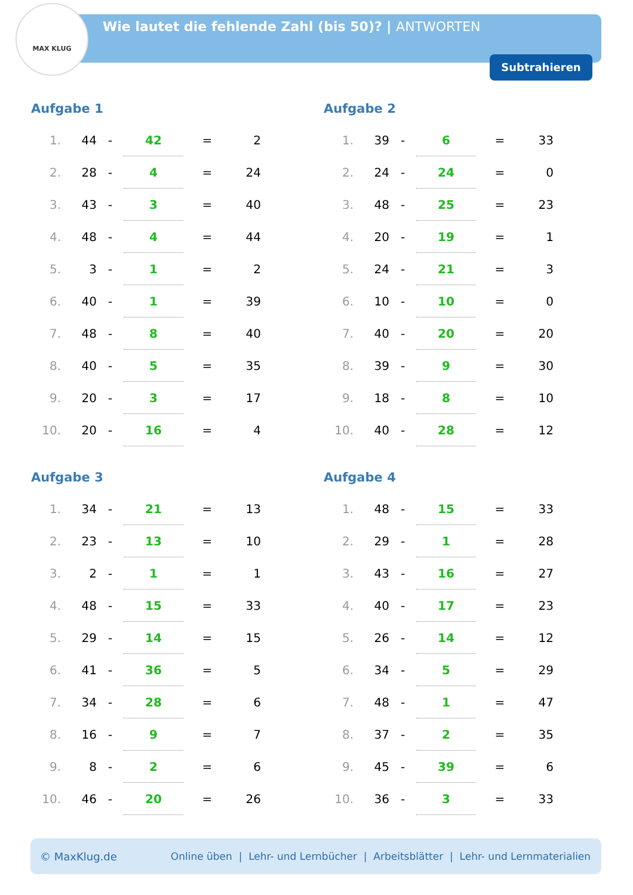MAX KLUG
Wie lautet die fehlende Zahl (bis 50)? | ANTWORTEN
Subtrahieren
Aufgabe 1
| 1. | 44 | - | 42 | = | 2 |
| 2. | 28 | - | 4 | = | 24 |
| 3. | 43 | - | 3 | = | 40 |
| 4. | 48 | - | 4 | = | 44 |
| 5. | 3 | - | 1 | = | 2 |
| 6. | 40 | - | 1 | = | 39 |
| 7. | 48 | - | 8 | = | 40 |
| 8. | 40 | - | 5 | = | 35 |
| 9. | 20 | - | 3 | = | 17 |
| 10. | 20 | - | 16 | = | 4 |
Aufgabe 2
| 1. | 39 | - | 6 | = | 33 |
| 2. | 24 | - | 24 | = | 0 |
| 3. | 48 | - | 25 | = | 23 |
| 4. | 20 | - | 19 | = | 1 |
| 5. | 24 | - | 21 | = | 3 |
| 6. | 10 | - | 10 | = | 0 |
| 7. | 40 | - | 20 | = | 20 |
| 8. | 39 | - | 9 | = | 30 |
| 9. | 18 | - | 8 | = | 10 |
| 10. | 40 | - | 28 | = | 12 |
Aufgabe 3
| 1. | 34 | - | 21 | = | 13 |
| 2. | 23 | - | 13 | = | 10 |
| 3. | 2 | - | 1 | = | 1 |
| 4. | 48 | - | 15 | = | 33 |
| 5. | 29 | - | 14 | = | 15 |
| 6. | 41 | - | 36 | = | 5 |
| 7. | 34 | - | 28 | = | 6 |
| 8. | 16 | - | 9 | = | 7 |
| 9. | 8 | - | 2 | = | 6 |
| 10. | 46 | - | 20 | = | 26 |
Aufgabe 4
| 1. | 48 | - | 15 | = | 33 |
| 2. | 29 | - | 1 | = | 28 |
| 3. | 43 | - | 16 | = | 27 |
| 4. | 40 | - | 17 | = | 23 |
| 5. | 26 | - | 14 | = | 12 |
| 6. | 34 | - | 5 | = | 29 |
| 7. | 48 | - | 1 | = | 47 |
| 8. | 37 | - | 2 | = | 35 |
| 9. | 45 | - | 39 | = | 6 |
| 10. | 36 | - | 3 | = | 33 |
© MaxKlug.de Online üben | Lehr- und Lernbücher | Arbeitsblätter | Lehr- und Lernmaterialien